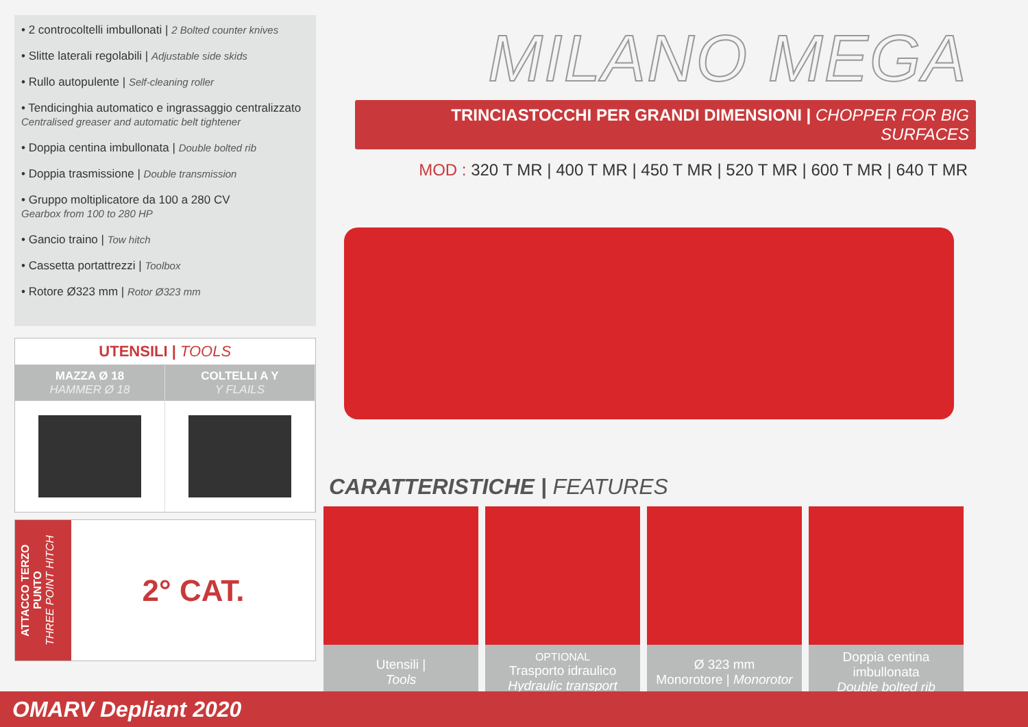• 2 controcoltelli imbullonati | 2 Bolted counter knives
• Slitte laterali regolabili | Adjustable side skids
• Rullo autopulente | Self-cleaning roller
• Tendicinghia automatico e ingrassaggio centralizzato
Centralised greaser and automatic belt tightener
• Doppia centina imbullonata | Double bolted rib
• Doppia trasmissione | Double transmission
• Gruppo moltiplicatore da 100 a 280 CV
Gearbox from 100 to 280 HP
• Gancio traino | Tow hitch
• Cassetta portattrezzi | Toolbox
• Rotore Ø323 mm | Rotor Ø323 mm
| UTENSILI / TOOLS | |
| --- | --- |
| MAZZA Ø 18 HAMMER Ø 18 | COLTELLI A Y Y FLAILS |
ATTACCO TERZO PUNTO
THREE POINT HITCH
2° CAT.
MILANO MEGA
TRINCIASTOCCHI PER GRANDI DIMENSIONI | CHOPPER FOR BIG SURFACES
MOD : 320 T MR | 400 T MR | 450 T MR | 520 T MR | 600 T MR | 640 T MR
CARATTERISTICHE | FEATURES
Utensili |
Tools
OPTIONAL
Trasporto idraulico
Hydraulic transport
Ø 323 mm
Monorotore | Monorotor
Doppia centina imbullonata
Double bolted rib
OMARV Depliant 2020